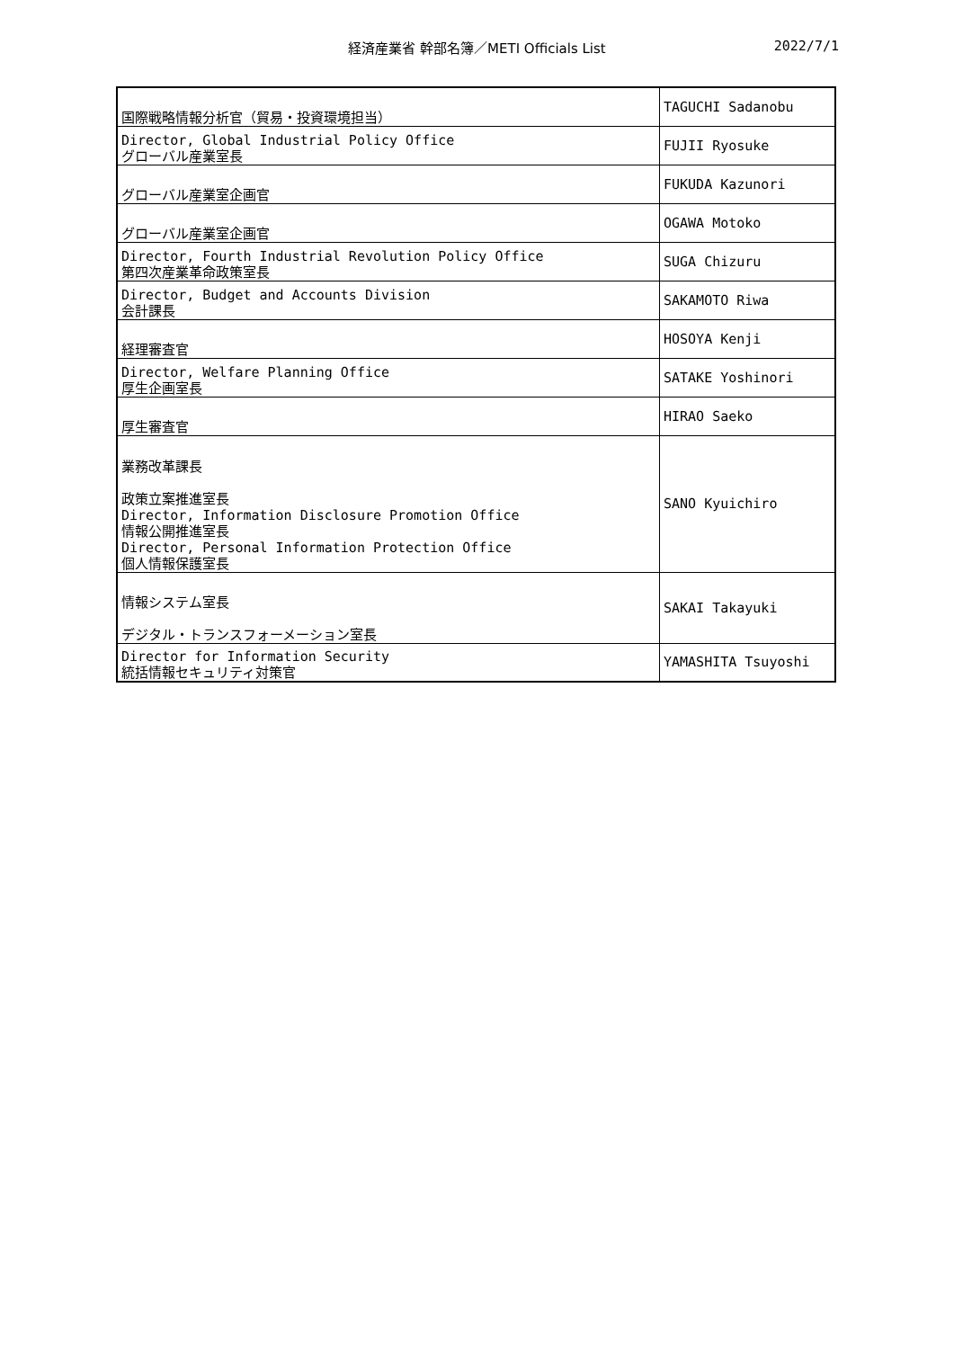経済産業省 幹部名簿／METI Officials List 2022/7/1
| 国際戦略情報分析官（貿易・投資環境担当） | TAGUCHI Sadanobu |
| Director, Global Industrial Policy Office グローバル産業室長 | FUJII Ryosuke |
| グローバル産業室企画官 | FUKUDA Kazunori |
| グローバル産業室企画官 | OGAWA Motoko |
| Director, Fourth Industrial Revolution Policy Office 第四次産業革命政策室長 | SUGA Chizuru |
| Director, Budget and Accounts Division 会計課長 | SAKAMOTO Riwa |
| 経理審査官 | HOSOYA Kenji |
| Director, Welfare Planning Office 厚生企画室長 | SATAKE Yoshinori |
| 厚生審査官 | HIRAO Saeko |
| 業務改革課長 政策立案推進室長 Director, Information Disclosure Promotion Office 情報公開推進室長 Director, Personal Information Protection Office 個人情報保護室長 | SANO Kyuichiro |
| 情報システム室長 デジタル・トランスフォーメーション室長 | SAKAI Takayuki |
| Director for Information Security 統括情報セキュリティ対策官 | YAMASHITA Tsuyoshi |